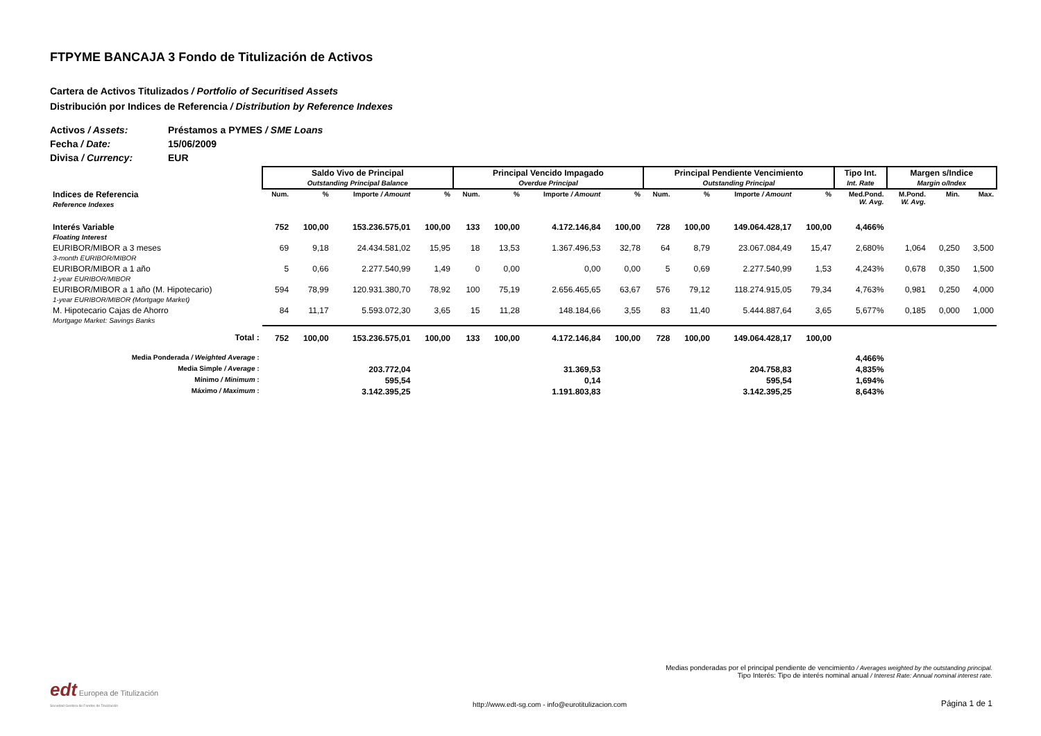FTPYME BANCAJA 3 Fondo de Titulización de Activos
Cartera de Activos Titulizados / Portfolio of Securitised Assets
Distribución por Indices de Referencia / Distribution by Reference Indexes
Activos / Assets: Préstamos a PYMES / SME Loans
Fecha / Date: 15/06/2009
Divisa / Currency: EUR
| | Saldo Vivo de Principal Outstanding Principal Balance | | | | Principal Vencido Impagado Overdue Principal | | | | Principal Pendiente Vencimiento Outstanding Principal | | | | Tipo Int. Int. Rate | Margen s/Indice Margin o/Index | | |
| --- | --- | --- | --- | --- | --- | --- | --- | --- | --- | --- | --- | --- | --- | --- | --- | --- |
| Indices de Referencia Reference Indexes | Num. | % | Importe / Amount | % | Num. | % | Importe / Amount | % | Num. | % | Importe / Amount | % | Med.Pond. W. Avg. | M.Pond. W. Avg. | Min. | Max. |
| Interés Variable Floating Interest | 752 | 100,00 | 153.236.575,01 | 100,00 | 133 | 100,00 | 4.172.146,84 | 100,00 | 728 | 100,00 | 149.064.428,17 | 100,00 | 4,466% | | | |
| EURIBOR/MIBOR a 3 meses 3-month EURIBOR/MIBOR | 69 | 9,18 | 24.434.581,02 | 15,95 | 18 | 13,53 | 1.367.496,53 | 32,78 | 64 | 8,79 | 23.067.084,49 | 15,47 | 2,680% | 1,064 | 0,250 | 3,500 |
| EURIBOR/MIBOR a 1 año 1-year EURIBOR/MIBOR | 5 | 0,66 | 2.277.540,99 | 1,49 | 0 | 0,00 | 0,00 | 0,00 | 5 | 0,69 | 2.277.540,99 | 1,53 | 4,243% | 0,678 | 0,350 | 1,500 |
| EURIBOR/MIBOR a 1 año (M. Hipotecario) 1-year EURIBOR/MIBOR (Mortgage Market) | 594 | 78,99 | 120.931.380,70 | 78,92 | 100 | 75,19 | 2.656.465,65 | 63,67 | 576 | 79,12 | 118.274.915,05 | 79,34 | 4,763% | 0,981 | 0,250 | 4,000 |
| M. Hipotecario Cajas de Ahorro Mortgage Market: Savings Banks | 84 | 11,17 | 5.593.072,30 | 3,65 | 15 | 11,28 | 148.184,66 | 3,55 | 83 | 11,40 | 5.444.887,64 | 3,65 | 5,677% | 0,185 | 0,000 | 1,000 |
| Total : | 752 | 100,00 | 153.236.575,01 | 100,00 | 133 | 100,00 | 4.172.146,84 | 100,00 | 728 | 100,00 | 149.064.428,17 | 100,00 | | | | |
| Media Ponderada / Weighted Average : | | | | | | | | | | | | | 4,466% | | | |
| Media Simple / Average : | | | 203.772,04 | | | | 31.369,53 | | | | 204.758,83 | | 4,835% | | | |
| Mínimo / Minimum : | | | 595,54 | | | | 0,14 | | | | 595,54 | | 1,694% | | | |
| Máximo / Maximum : | | | 3.142.395,25 | | | | 1.191.803,83 | | | | 3.142.395,25 | | 8,643% | | | |
Medias ponderadas por el principal pendiente de vencimiento / Averages weighted by the outstanding principal.
Tipo Interés: Tipo de interés nominal anual / Interest Rate: Annual nominal interest rate.
edt Europea de Titulización
Sociedad Gestora de Fondos de Titulización
http://www.edt-sg.com - info@eurotitulizacion.com
Página 1 de 1